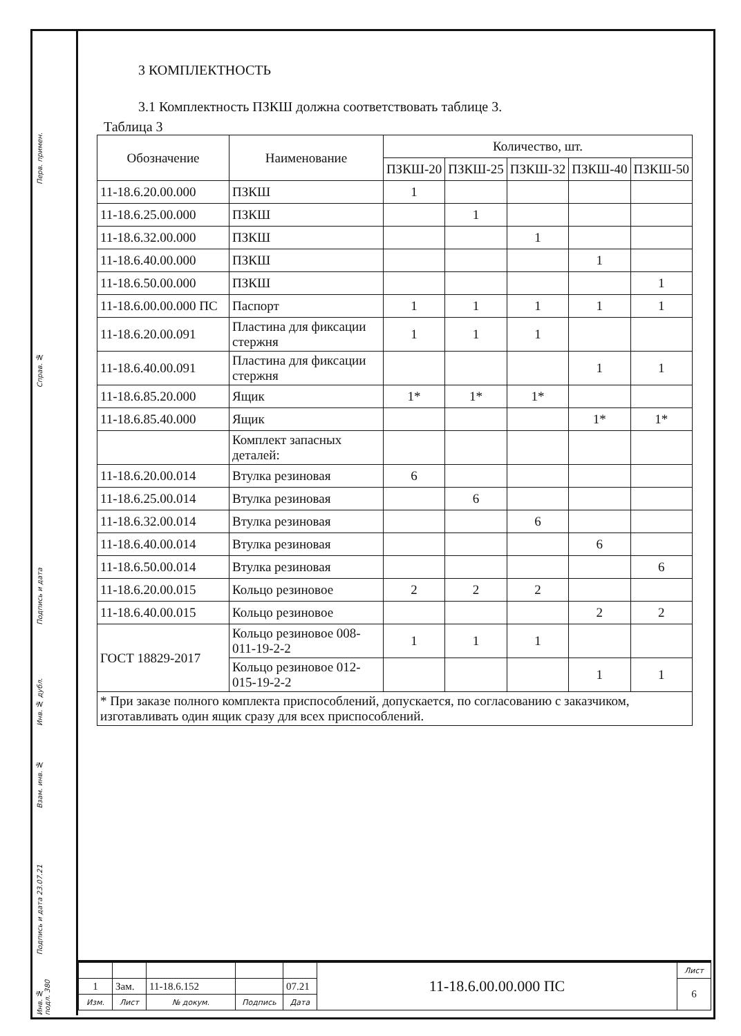Перв. примен.
Справ. №
Подпись и дата
Инв. № дубл.
Взам. инв. №
Подпись и дата 23.07.21
Инв. № подл. 380
3 КОМПЛЕКТНОСТЬ
3.1 Комплектность ПЗКШ должна соответствовать таблице 3.
Таблица 3
| Обозначение | Наименование | Количество, шт. | | | | |
| --- | --- | --- | --- | --- | --- | --- |
| | | ПЗКШ-20 | ПЗКШ-25 | ПЗКШ-32 | ПЗКШ-40 | ПЗКШ-50 |
| 11-18.6.20.00.000 | ПЗКШ | 1 | | | | |
| 11-18.6.25.00.000 | ПЗКШ | | 1 | | | |
| 11-18.6.32.00.000 | ПЗКШ | | | 1 | | |
| 11-18.6.40.00.000 | ПЗКШ | | | | 1 | |
| 11-18.6.50.00.000 | ПЗКШ | | | | | 1 |
| 11-18.6.00.00.000 ПС | Паспорт | 1 | 1 | 1 | 1 | 1 |
| 11-18.6.20.00.091 | Пластина для фиксации стержня | 1 | 1 | 1 | | |
| 11-18.6.40.00.091 | Пластина для фиксации стержня | | | | 1 | 1 |
| 11-18.6.85.20.000 | Ящик | 1* | 1* | 1* | | |
| 11-18.6.85.40.000 | Ящик | | | | 1* | 1* |
| | Комплект запасных деталей: | | | | | |
| 11-18.6.20.00.014 | Втулка резиновая | 6 | | | | |
| 11-18.6.25.00.014 | Втулка резиновая | | 6 | | | |
| 11-18.6.32.00.014 | Втулка резиновая | | | 6 | | |
| 11-18.6.40.00.014 | Втулка резиновая | | | | 6 | |
| 11-18.6.50.00.014 | Втулка резиновая | | | | | 6 |
| 11-18.6.20.00.015 | Кольцо резиновое | 2 | 2 | 2 | | |
| 11-18.6.40.00.015 | Кольцо резиновое | | | | 2 | 2 |
| ГОСТ 18829-2017 | Кольцо резиновое 008-011-19-2-2 | 1 | 1 | 1 | | |
| | Кольцо резиновое 012-015-19-2-2 | | | | 1 | 1 |
| * При заказе полного комплекта приспособлений, допускается, по согласованию с заказчиком, изготавливать один ящик сразу для всех приспособлений. | | | | | | |
| | | | | | 11-18.6.00.00.000 ПС | Лист |
| 1 | Зам. | 11-18.6.152 | | 07.21 | | 6 |
| Изм. | Лист | № докум. | Подпись | Дата | | |